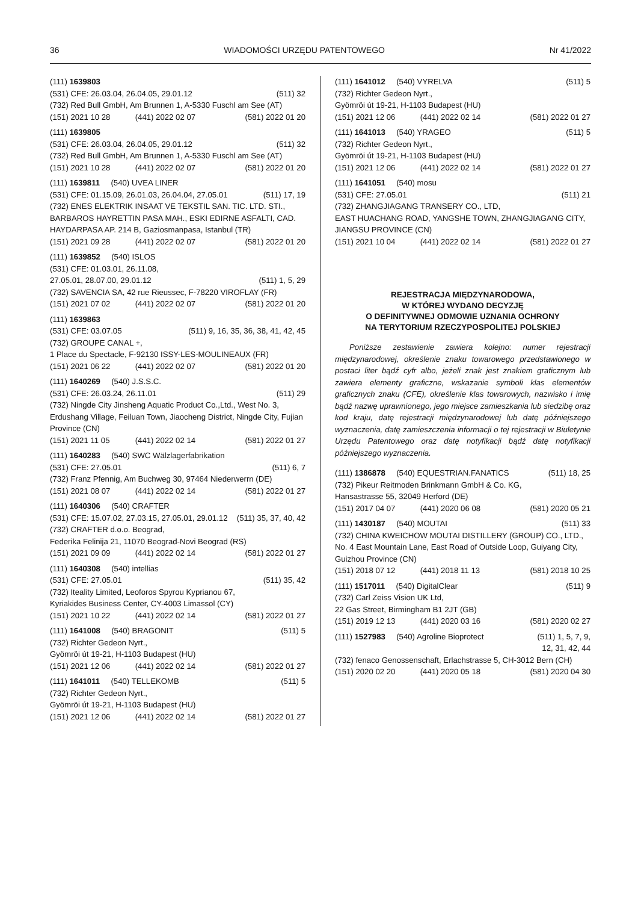36 WIADOMOŚCI URZĘDU PATENTOWEGO Nr 41/2022
(111) 1639803
(531) CFE: 26.03.04, 26.04.05, 29.01.12 (511) 32
(732) Red Bull GmbH, Am Brunnen 1, A-5330 Fuschl am See (AT)
(151) 2021 10 28 (441) 2022 02 07 (581) 2022 01 20
(111) 1639805
(531) CFE: 26.03.04, 26.04.05, 29.01.12 (511) 32
(732) Red Bull GmbH, Am Brunnen 1, A-5330 Fuschl am See (AT)
(151) 2021 10 28 (441) 2022 02 07 (581) 2022 01 20
(111) 1639811 (540) UVEA LINER
(531) CFE: 01.15.09, 26.01.03, 26.04.04, 27.05.01 (511) 17, 19
(732) ENES ELEKTRIK INSAAT VE TEKSTIL SAN. TIC. LTD. STI., BARBAROS HAYRETTIN PASA MAH., ESKI EDIRNE ASFALTI, CAD. HAYDARPASA AP. 214 B, Gaziosmanpasa, Istanbul (TR)
(151) 2021 09 28 (441) 2022 02 07 (581) 2022 01 20
(111) 1639852 (540) ISLOS
(531) CFE: 01.03.01, 26.11.08,
27.05.01, 28.07.00, 29.01.12 (511) 1, 5, 29
(732) SAVENCIA SA, 42 rue Rieussec, F-78220 VIROFLAY (FR)
(151) 2021 07 02 (441) 2022 02 07 (581) 2022 01 20
(111) 1639863
(531) CFE: 03.07.05 (511) 9, 16, 35, 36, 38, 41, 42, 45
(732) GROUPE CANAL +,
1 Place du Spectacle, F-92130 ISSY-LES-MOULINEAUX (FR)
(151) 2021 06 22 (441) 2022 02 07 (581) 2022 01 20
(111) 1640269 (540) J.S.S.C.
(531) CFE: 26.03.24, 26.11.01 (511) 29
(732) Ningde City Jinsheng Aquatic Product Co.,Ltd., West No. 3, Erdushang Village, Feiluan Town, Jiaocheng District, Ningde City, Fujian Province (CN)
(151) 2021 11 05 (441) 2022 02 14 (581) 2022 01 27
(111) 1640283 (540) SWC Wälzlagerfabrikation
(531) CFE: 27.05.01 (511) 6, 7
(732) Franz Pfennig, Am Buchweg 30, 97464 Niederwerrn (DE)
(151) 2021 08 07 (441) 2022 02 14 (581) 2022 01 27
(111) 1640306 (540) CRAFTER
(531) CFE: 15.07.02, 27.03.15, 27.05.01, 29.01.12 (511) 35, 37, 40, 42
(732) CRAFTER d.o.o. Beograd,
Federika Felinija 21, 11070 Beograd-Novi Beograd (RS)
(151) 2021 09 09 (441) 2022 02 14 (581) 2022 01 27
(111) 1640308 (540) intellias
(531) CFE: 27.05.01 (511) 35, 42
(732) Iteality Limited, Leoforos Spyrou Kyprianou 67,
Kyriakides Business Center, CY-4003 Limassol (CY)
(151) 2021 10 22 (441) 2022 02 14 (581) 2022 01 27
(111) 1641008 (540) BRAGONIT (511) 5
(732) Richter Gedeon Nyrt.,
Gyömröi út 19-21, H-1103 Budapest (HU)
(151) 2021 12 06 (441) 2022 02 14 (581) 2022 01 27
(111) 1641011 (540) TELLEKOMB (511) 5
(732) Richter Gedeon Nyrt.,
Gyömröi út 19-21, H-1103 Budapest (HU)
(151) 2021 12 06 (441) 2022 02 14 (581) 2022 01 27
(111) 1641012 (540) VYRELVA (511) 5
(732) Richter Gedeon Nyrt.,
Gyömröi út 19-21, H-1103 Budapest (HU)
(151) 2021 12 06 (441) 2022 02 14 (581) 2022 01 27
(111) 1641013 (540) YRAGEO (511) 5
(732) Richter Gedeon Nyrt.,
Gyömröi út 19-21, H-1103 Budapest (HU)
(151) 2021 12 06 (441) 2022 02 14 (581) 2022 01 27
(111) 1641051 (540) mosu
(531) CFE: 27.05.01 (511) 21
(732) ZHANGJIAGANG TRANSERY CO., LTD,
EAST HUACHANG ROAD, YANGSHE TOWN, ZHANGJIAGANG CITY, JIANGSU PROVINCE (CN)
(151) 2021 10 04 (441) 2022 02 14 (581) 2022 01 27
REJESTRACJA MIĘDZYNARODOWA,
W KTÓREJ WYDANO DECYZJĘ
O DEFINITYWNEJ ODMOWIE UZNANIA OCHRONY
NA TERYTORIUM RZECZYPOSPOLITEJ POLSKIEJ
Poniższe zestawienie zawiera kolejno: numer rejestracji międzynarodowej, określenie znaku towarowego przedstawionego w postaci liter bądź cyfr albo, jeżeli znak jest znakiem graficznym lub zawiera elementy graficzne, wskazanie symboli klas elementów graficznych znaku (CFE), określenie klas towarowych, nazwisko i imię bądź nazwę uprawnionego, jego miejsce zamieszkania lub siedzibę oraz kod kraju, datę rejestracji międzynarodowej lub datę późniejszego wyznaczenia, datę zamieszczenia informacji o tej rejestracji w Biuletynie Urzędu Patentowego oraz datę notyfikacji bądź datę notyfikacji późniejszego wyznaczenia.
(111) 1386878 (540) EQUESTRIAN.FANATICS (511) 18, 25
(732) Pikeur Reitmoden Brinkmann GmbH & Co. KG,
Hansastrasse 55, 32049 Herford (DE)
(151) 2017 04 07 (441) 2020 06 08 (581) 2020 05 21
(111) 1430187 (540) MOUTAI (511) 33
(732) CHINA KWEICHOW MOUTAI DISTILLERY (GROUP) CO., LTD., No. 4 East Mountain Lane, East Road of Outside Loop, Guiyang City, Guizhou Province (CN)
(151) 2018 07 12 (441) 2018 11 13 (581) 2018 10 25
(111) 1517011 (540) DigitalClear (511) 9
(732) Carl Zeiss Vision UK Ltd,
22 Gas Street, Birmingham B1 2JT (GB)
(151) 2019 12 13 (441) 2020 03 16 (581) 2020 02 27
(111) 1527983 (540) Agroline Bioprotect (511) 1, 5, 7, 9,
12, 31, 42, 44
(732) fenaco Genossenschaft, Erlachstrasse 5, CH-3012 Bern (CH)
(151) 2020 02 20 (441) 2020 05 18 (581) 2020 04 30